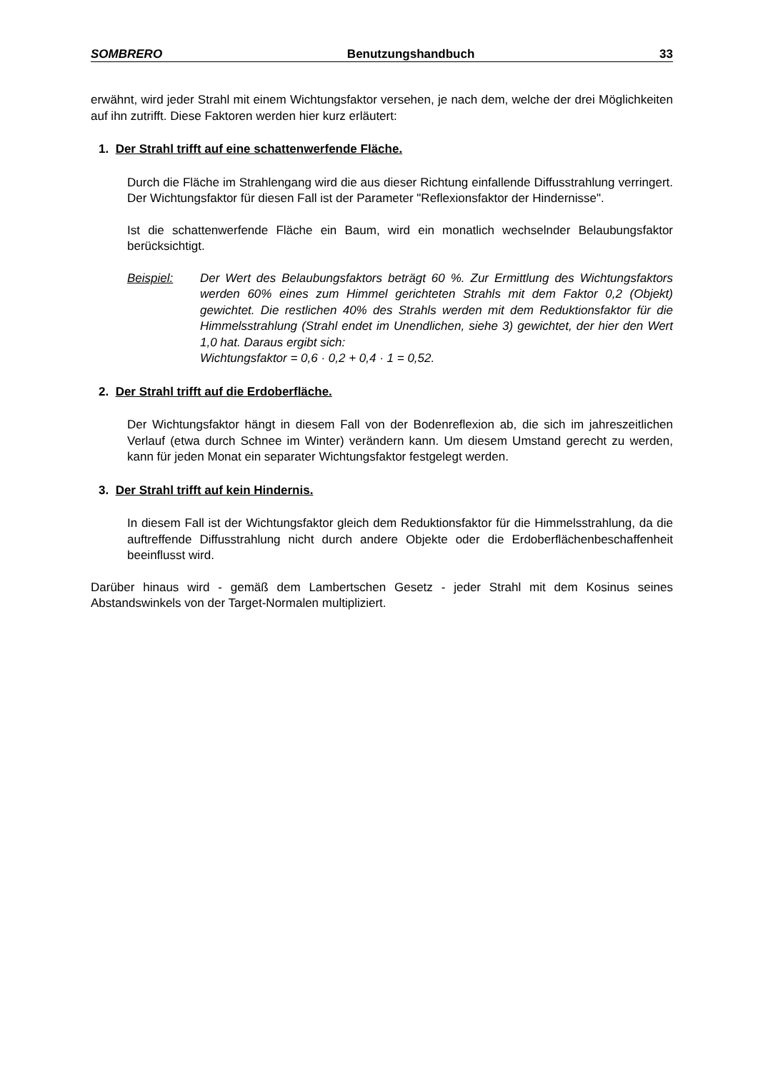SOMBRERO Benutzungshandbuch 33
erwähnt, wird jeder Strahl mit einem Wichtungsfaktor versehen, je nach dem, welche der drei Möglichkeiten auf ihn zutrifft. Diese Faktoren werden hier kurz erläutert:
1. Der Strahl trifft auf eine schattenwerfende Fläche.
Durch die Fläche im Strahlengang wird die aus dieser Richtung einfallende Diffusstrahlung verringert. Der Wichtungsfaktor für diesen Fall ist der Parameter "Reflexionsfaktor der Hindernisse".
Ist die schattenwerfende Fläche ein Baum, wird ein monatlich wechselnder Belaubungsfaktor berücksichtigt.
Beispiel: Der Wert des Belaubungsfaktors beträgt 60 %. Zur Ermittlung des Wichtungsfaktors werden 60% eines zum Himmel gerichteten Strahls mit dem Faktor 0,2 (Objekt) gewichtet. Die restlichen 40% des Strahls werden mit dem Reduktionsfaktor für die Himmelsstrahlung (Strahl endet im Unendlichen, siehe 3) gewichtet, der hier den Wert 1,0 hat. Daraus ergibt sich:
Wichtungsfaktor = 0,6 · 0,2 + 0,4 · 1 = 0,52.
2. Der Strahl trifft auf die Erdoberfläche.
Der Wichtungsfaktor hängt in diesem Fall von der Bodenreflexion ab, die sich im jahreszeitlichen Verlauf (etwa durch Schnee im Winter) verändern kann. Um diesem Umstand gerecht zu werden, kann für jeden Monat ein separater Wichtungsfaktor festgelegt werden.
3. Der Strahl trifft auf kein Hindernis.
In diesem Fall ist der Wichtungsfaktor gleich dem Reduktionsfaktor für die Himmelsstrahlung, da die auftreffende Diffusstrahlung nicht durch andere Objekte oder die Erdoberflächenbeschaffenheit beeinflusst wird.
Darüber hinaus wird - gemäß dem Lambertschen Gesetz - jeder Strahl mit dem Kosinus seines Abstandswinkels von der Target-Normalen multipliziert.